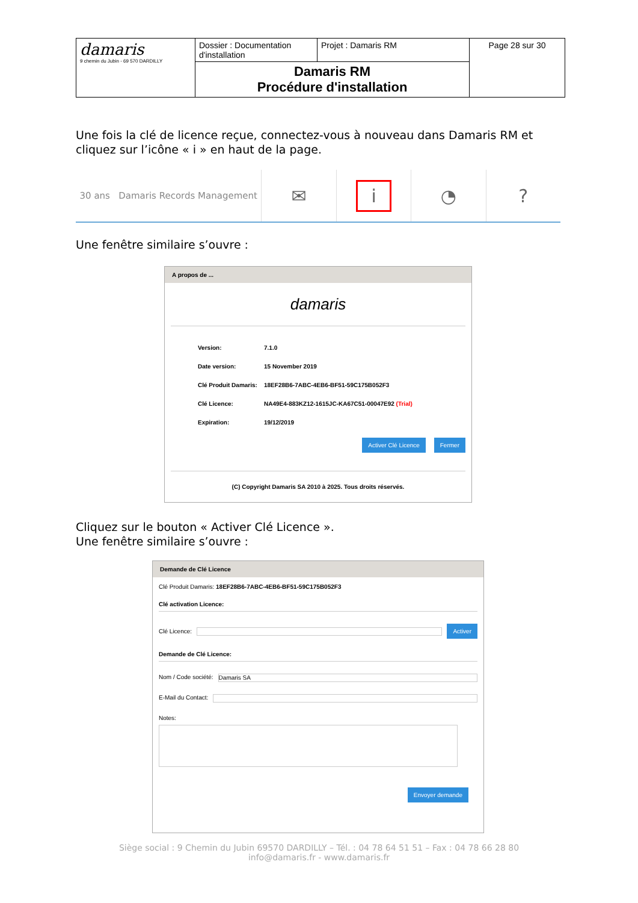| damaris 9 chemin du Jubin - 69 570 DARDILLY | Dossier : Documentation d'installation | Projet : Damaris RM | Page 28 sur 30 |
| | Damaris RM Procédure d'installation | | |
Une fois la clé de licence reçue, connectez-vous à nouveau dans Damaris RM et cliquez sur l’icône « i » en haut de la page.
30 ans Damaris Records Management
✉
i
◔ ?
Une fenêtre similaire s’ouvre :
A propos de ...
damaris
Version: 7.1.0
Date version: 15 November 2019
Clé Produit Damaris: 18EF28B6-7ABC-4EB6-BF51-59C175B052F3
Clé Licence: NA49E4-883KZ12-1615JC-KA67C51-00047E92 (Trial)
Expiration: 19/12/2019
Activer Clé Licence Fermer
(C) Copyright Damaris SA 2010 à 2025. Tous droits réservés.
Cliquez sur le bouton « Activer Clé Licence ».
Une fenêtre similaire s’ouvre :
Demande de Clé Licence
Clé Produit Damaris: 18EF28B6-7ABC-4EB6-BF51-59C175B052F3
Clé activation Licence:
Clé Licence: Activer
Demande de Clé Licence:
Nom / Code société: Damaris SA
E-Mail du Contact:
Notes:
Envoyer demande
Siège social : 9 Chemin du Jubin 69570 DARDILLY – Tél. : 04 78 64 51 51 – Fax : 04 78 66 28 80
info@damaris.fr - www.damaris.fr